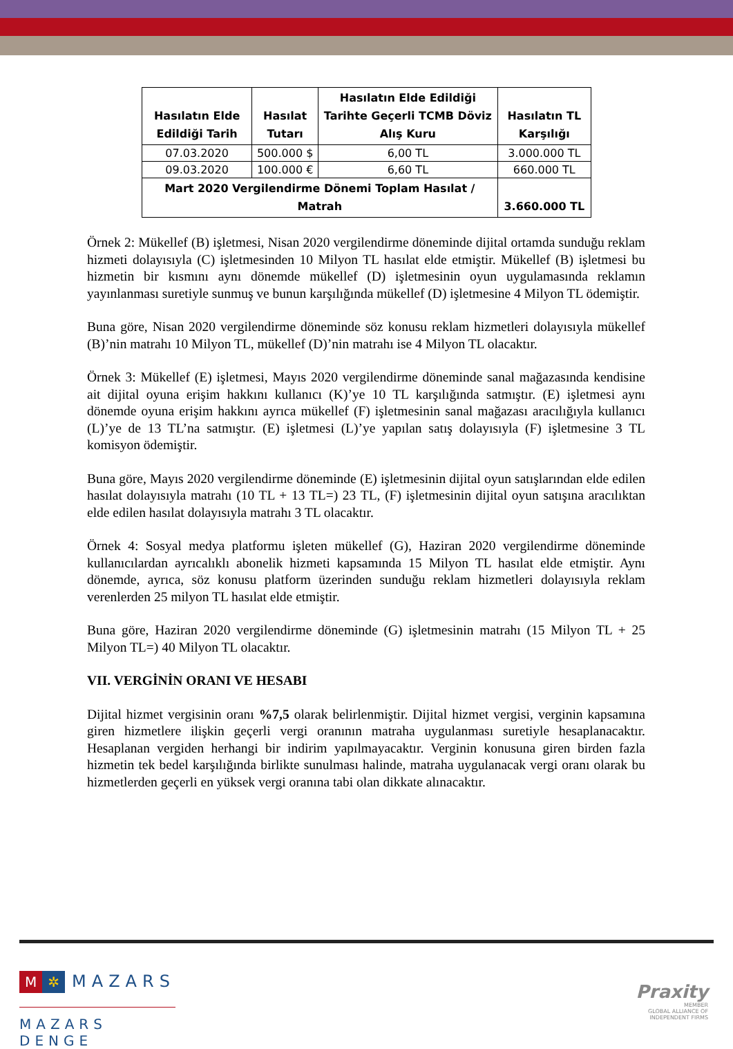| Hasılatın Elde Edildiği Tarih | Hasılat Tutarı | Hasılatın Elde Edildiği Tarihte Geçerli TCMB Döviz Alış Kuru | Hasılatın TL Karşılığı |
| --- | --- | --- | --- |
| 07.03.2020 | 500.000 $ | 6,00 TL | 3.000.000 TL |
| 09.03.2020 | 100.000 € | 6,60 TL | 660.000 TL |
| Mart 2020 Vergilendirme Dönemi Toplam Hasılat / Matrah | | | 3.660.000 TL |
Örnek 2: Mükellef (B) işletmesi, Nisan 2020 vergilendirme döneminde dijital ortamda sunduğu reklam hizmeti dolayısıyla (C) işletmesinden 10 Milyon TL hasılat elde etmiştir. Mükellef (B) işletmesi bu hizmetin bir kısmını aynı dönemde mükellef (D) işletmesinin oyun uygulamasında reklamın yayınlanması suretiyle sunmuş ve bunun karşılığında mükellef (D) işletmesine 4 Milyon TL ödemiştir.
Buna göre, Nisan 2020 vergilendirme döneminde söz konusu reklam hizmetleri dolayısıyla mükellef (B)’nin matrahı 10 Milyon TL, mükellef (D)’nin matrahı ise 4 Milyon TL olacaktır.
Örnek 3: Mükellef (E) işletmesi, Mayıs 2020 vergilendirme döneminde sanal mağazasında kendisine ait dijital oyuna erişim hakkını kullanıcı (K)’ye 10 TL karşılığında satmıştır. (E) işletmesi aynı dönemde oyuna erişim hakkını ayrıca mükellef (F) işletmesinin sanal mağazası aracılığıyla kullanıcı (L)’ye de 13 TL’na satmıştır. (E) işletmesi (L)’ye yapılan satış dolayısıyla (F) işletmesine 3 TL komisyon ödemiştir.
Buna göre, Mayıs 2020 vergilendirme döneminde (E) işletmesinin dijital oyun satışlarından elde edilen hasılat dolayısıyla matrahı (10 TL + 13 TL=) 23 TL, (F) işletmesinin dijital oyun satışına aracılıktan elde edilen hasılat dolayısıyla matrahı 3 TL olacaktır.
Örnek 4: Sosyal medya platformu işleten mükellef (G), Haziran 2020 vergilendirme döneminde kullanıcılardan ayrıcalıklı abonelik hizmeti kapsamında 15 Milyon TL hasılat elde etmiştir. Aynı dönemde, ayrıca, söz konusu platform üzerinden sunduğu reklam hizmetleri dolayısıyla reklam verenlerden 25 milyon TL hasılat elde etmiştir.
Buna göre, Haziran 2020 vergilendirme döneminde (G) işletmesinin matrahı (15 Milyon TL + 25 Milyon TL=) 40 Milyon TL olacaktır.
VII. VERGİNİN ORANI VE HESABI
Dijital hizmet vergisinin oranı %7,5 olarak belirlenmiştir. Dijital hizmet vergisi, verginin kapsamına giren hizmetlere ilişkin geçerli vergi oranının matraha uygulanması suretiyle hesaplanacaktır. Hesaplanan vergiden herhangi bir indirim yapılmayacaktır. Verginin konusuna giren birden fazla hizmetin tek bedel karşılığında birlikte sunulması halinde, matraha uygulanacak vergi oranı olarak bu hizmetlerden geçerli en yüksek vergi oranına tabi olan dikkate alınacaktır.
M ✲ MAZARS
MAZARS DENGE
Praxity
MEMBER
GLOBAL ALLIANCE OF
INDEPENDENT FIRMS